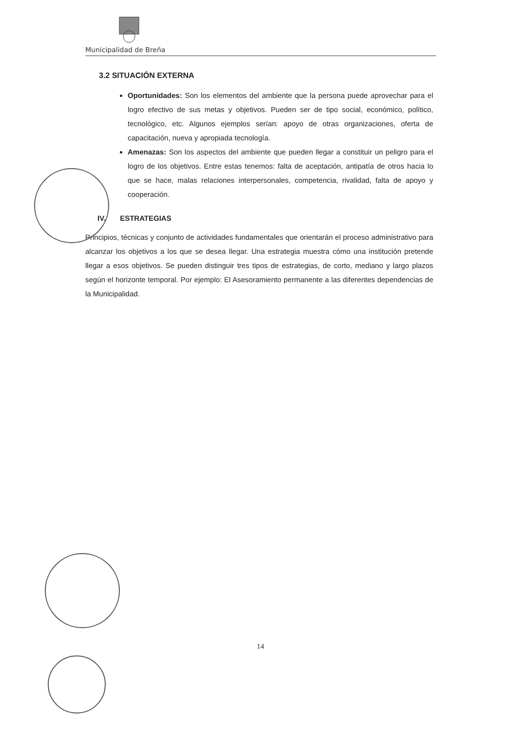Municipalidad de Breña
3.2 SITUACIÓN EXTERNA
Oportunidades: Son los elementos del ambiente que la persona puede aprovechar para el logro efectivo de sus metas y objetivos. Pueden ser de tipo social, económico, político, tecnológico, etc. Algunos ejemplos serían: apoyo de otras organizaciones, oferta de capacitación, nueva y apropiada tecnología.
Amenazas: Son los aspectos del ambiente que pueden llegar a constituir un peligro para el logro de los objetivos. Entre estas tenemos: falta de aceptación, antipatía de otros hacia lo que se hace, malas relaciones interpersonales, competencia, rivalidad, falta de apoyo y cooperación.
IV. ESTRATEGIAS
Principios, técnicas y conjunto de actividades fundamentales que orientarán el proceso administrativo para alcanzar los objetivos a los que se desea llegar. Una estrategia muestra cómo una institución pretende llegar a esos objetivos. Se pueden distinguir tres tipos de estrategias, de corto, mediano y largo plazos según el horizonte temporal. Por ejemplo: El Asesoramiento permanente a las diferentes dependencias de la Municipalidad.
14